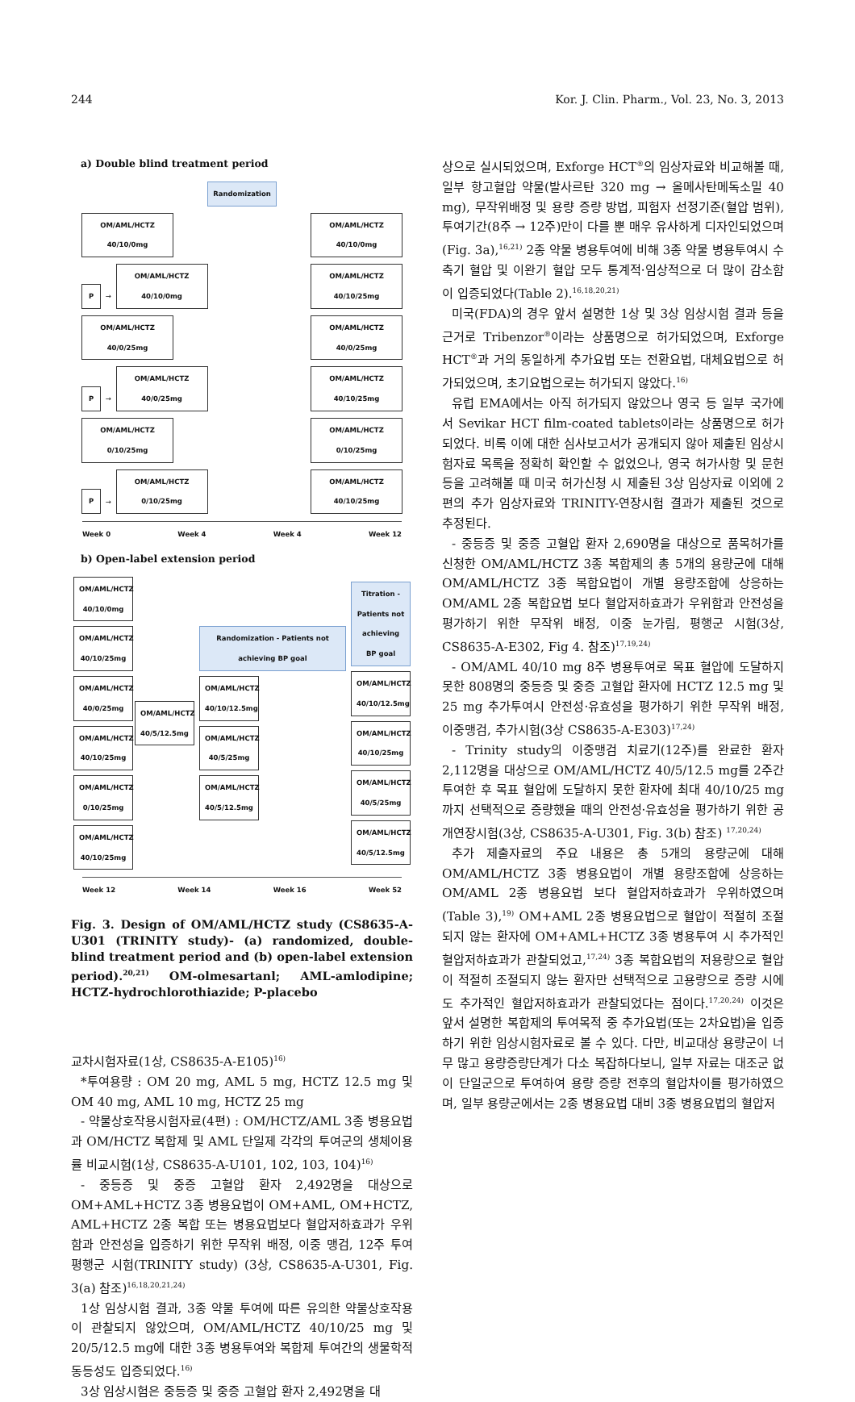244 Kor. J. Clin. Pharm., Vol. 23, No. 3, 2013
a) Double blind treatment period
Randomization
OM/AML/HCTZ 40/10/0mg OM/AML/HCTZ 40/10/0mg
P → OM/AML/HCTZ 40/10/0mg OM/AML/HCTZ 40/10/25mg
OM/AML/HCTZ 40/0/25mg OM/AML/HCTZ 40/0/25mg
P → OM/AML/HCTZ 40/0/25mg OM/AML/HCTZ 40/10/25mg
OM/AML/HCTZ 0/10/25mg OM/AML/HCTZ 0/10/25mg
P → OM/AML/HCTZ 0/10/25mg OM/AML/HCTZ 40/10/25mg
Week 0 Week 4 Week 4 Week 12
b) Open-label extension period
OM/AML/HCTZ 40/10/0mg OM/AML/HCTZ 40/10/25mg OM/AML/HCTZ 40/0/25mg OM/AML/HCTZ 40/10/25mg OM/AML/HCTZ 0/10/25mg OM/AML/HCTZ 40/10/25mg
OM/AML/HCTZ 40/5/12.5mg
Randomization - Patients not achieving BP goal
OM/AML/HCTZ 40/10/12.5mg
OM/AML/HCTZ 40/5/25mg
OM/AML/HCTZ 40/5/12.5mg
Titration - Patients not achieving BP goal OM/AML/HCTZ 40/10/12.5mg OM/AML/HCTZ 40/10/25mg OM/AML/HCTZ 40/5/25mg OM/AML/HCTZ 40/5/12.5mg
Week 12 Week 14 Week 16 Week 52
Fig. 3. Design of OM/AML/HCTZ study (CS8635-A-U301 (TRINITY study)- (a) randomized, double-blind treatment period and (b) open-label extension period).<sup>20,21)</sup> OM-olmesartanl; AML-amlodipine; HCTZ-hydrochlorothiazide; P-placebo
교차시험자료(1상, CS8635-A-E105)<sup>16)</sup>
*투여용량 : OM 20 mg, AML 5 mg, HCTZ 12.5 mg 및 OM 40 mg, AML 10 mg, HCTZ 25 mg
- 약물상호작용시험자료(4편) : OM/HCTZ/AML 3종 병용요법과 OM/HCTZ 복합제 및 AML 단일제 각각의 투여군의 생체이용률 비교시험(1상, CS8635-A-U101, 102, 103, 104)<sup>16)</sup>
- 중등증 및 중증 고혈압 환자 2,492명을 대상으로 OM+AML+HCTZ 3종 병용요법이 OM+AML, OM+HCTZ, AML+HCTZ 2종 복합 또는 병용요법보다 혈압저하효과가 우위함과 안전성을 입증하기 위한 무작위 배정, 이중 맹검, 12주 투여 평행군 시험(TRINITY study) (3상, CS8635-A-U301, Fig. 3(a) 참조)<sup>16,18,20,21,24)</sup>
1상 임상시험 결과, 3종 약물 투여에 따른 유의한 약물상호작용이 관찰되지 않았으며, OM/AML/HCTZ 40/10/25 mg 및 20/5/12.5 mg에 대한 3종 병용투여와 복합제 투여간의 생물학적동등성도 입증되었다.<sup>16)</sup>
3상 임상시험은 중등증 및 중증 고혈압 환자 2,492명을 대
상으로 실시되었으며, Exforge HCT<sup>®</sup>의 임상자료와 비교해볼 때, 일부 항고혈압 약물(발사르탄 320 mg → 올메사탄메독소밀 40 mg), 무작위배정 및 용량 증량 방법, 피험자 선정기준(혈압 범위), 투여기간(8주 → 12주)만이 다를 뿐 매우 유사하게 디자인되었으며(Fig. 3a),<sup>16,21)</sup> 2종 약물 병용투여에 비해 3종 약물 병용투여시 수축기 혈압 및 이완기 혈압 모두 통계적·임상적으로 더 많이 감소함이 입증되었다(Table 2).<sup>16,18,20,21)</sup>
미국(FDA)의 경우 앞서 설명한 1상 및 3상 임상시험 결과 등을 근거로 Tribenzor<sup>®</sup>이라는 상품명으로 허가되었으며, Exforge HCT<sup>®</sup>과 거의 동일하게 추가요법 또는 전환요법, 대체요법으로 허가되었으며, 초기요법으로는 허가되지 않았다.<sup>16)</sup>
유럽 EMA에서는 아직 허가되지 않았으나 영국 등 일부 국가에서 Sevikar HCT film-coated tablets이라는 상품명으로 허가되었다. 비록 이에 대한 심사보고서가 공개되지 않아 제출된 임상시험자료 목록을 정확히 확인할 수 없었으나, 영국 허가사항 및 문헌 등을 고려해볼 때 미국 허가신청 시 제출된 3상 임상자료 이외에 2편의 추가 임상자료와 TRINITY-연장시험 결과가 제출된 것으로 추정된다.
- 중등증 및 중증 고혈압 환자 2,690명을 대상으로 품목허가를 신청한 OM/AML/HCTZ 3종 복합제의 총 5개의 용량군에 대해 OM/AML/HCTZ 3종 복합요법이 개별 용량조합에 상응하는 OM/AML 2종 복합요법 보다 혈압저하효과가 우위함과 안전성을 평가하기 위한 무작위 배정, 이중 눈가림, 평행군 시험(3상, CS8635-A-E302, Fig 4. 참조)<sup>17,19,24)</sup>
- OM/AML 40/10 mg 8주 병용투여로 목표 혈압에 도달하지 못한 808명의 중등증 및 중증 고혈압 환자에 HCTZ 12.5 mg 및 25 mg 추가투여시 안전성·유효성을 평가하기 위한 무작위 배정, 이중맹검, 추가시험(3상 CS8635-A-E303)<sup>17,24)</sup>
- Trinity study의 이중맹검 치료기(12주)를 완료한 환자 2,112명을 대상으로 OM/AML/HCTZ 40/5/12.5 mg를 2주간 투여한 후 목표 혈압에 도달하지 못한 환자에 최대 40/10/25 mg까지 선택적으로 증량했을 때의 안전성·유효성을 평가하기 위한 공개연장시험(3상, CS8635-A-U301, Fig. 3(b) 참조) <sup>17,20,24)</sup>
추가 제출자료의 주요 내용은 총 5개의 용량군에 대해 OM/AML/HCTZ 3종 병용요법이 개별 용량조합에 상응하는 OM/AML 2종 병용요법 보다 혈압저하효과가 우위하였으며(Table 3),<sup>19)</sup> OM+AML 2종 병용요법으로 혈압이 적절히 조절되지 않는 환자에 OM+AML+HCTZ 3종 병용투여 시 추가적인 혈압저하효과가 관찰되었고,<sup>17,24)</sup> 3종 복합요법의 저용량으로 혈압이 적절히 조절되지 않는 환자만 선택적으로 고용량으로 증량 시에도 추가적인 혈압저하효과가 관찰되었다는 점이다.<sup>17,20,24)</sup> 이것은 앞서 설명한 복합제의 투여목적 중 추가요법(또는 2차요법)을 입증하기 위한 임상시험자료로 볼 수 있다. 다만, 비교대상 용량군이 너무 많고 용량증량단계가 다소 복잡하다보니, 일부 자료는 대조군 없이 단일군으로 투여하여 용량 증량 전후의 혈압차이를 평가하였으며, 일부 용량군에서는 2종 병용요법 대비 3종 병용요법의 혈압저